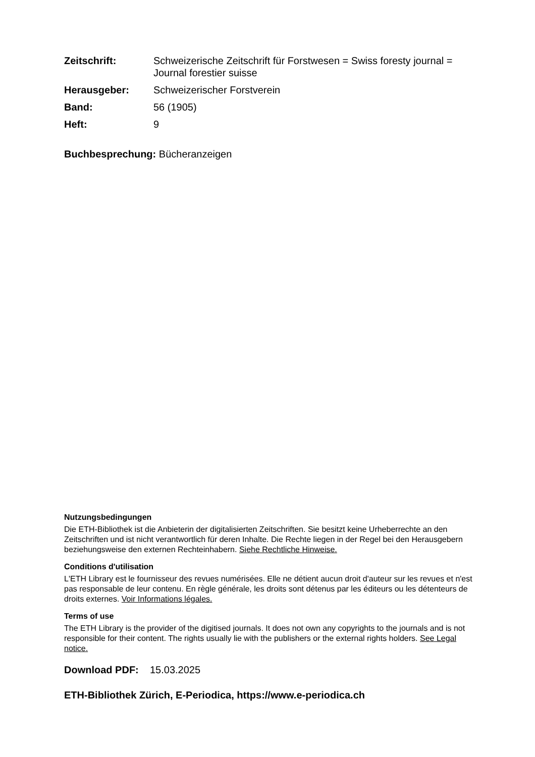Zeitschrift: Schweizerische Zeitschrift für Forstwesen = Swiss foresty journal = Journal forestier suisse Herausgeber: Schweizerischer Forstverein Band: 56 (1905) Heft: 9
Buchbesprechung: Bücheranzeigen
Nutzungsbedingungen
Die ETH-Bibliothek ist die Anbieterin der digitalisierten Zeitschriften. Sie besitzt keine Urheberrechte an den Zeitschriften und ist nicht verantwortlich für deren Inhalte. Die Rechte liegen in der Regel bei den Herausgebern beziehungsweise den externen Rechteinhabern. Siehe Rechtliche Hinweise.
Conditions d'utilisation
L'ETH Library est le fournisseur des revues numérisées. Elle ne détient aucun droit d'auteur sur les revues et n'est pas responsable de leur contenu. En règle générale, les droits sont détenus par les éditeurs ou les détenteurs de droits externes. Voir Informations légales.
Terms of use
The ETH Library is the provider of the digitised journals. It does not own any copyrights to the journals and is not responsible for their content. The rights usually lie with the publishers or the external rights holders. See Legal notice.
Download PDF: 15.03.2025
ETH-Bibliothek Zürich, E-Periodica, https://www.e-periodica.ch